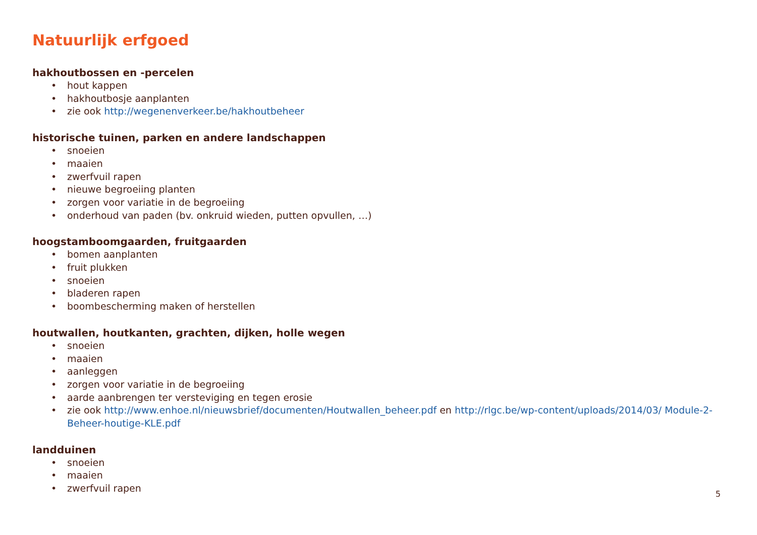Natuurlijk erfgoed
hakhoutbossen en -percelen
• hout kappen
• hakhoutbosje aanplanten
• zie ook http://wegenenverkeer.be/hakhoutbeheer
historische tuinen, parken en andere landschappen
• snoeien
• maaien
• zwerfvuil rapen
• nieuwe begroeiing planten
• zorgen voor variatie in de begroeiing
• onderhoud van paden (bv. onkruid wieden, putten opvullen, …)
hoogstamboomgaarden, fruitgaarden
• bomen aanplanten
• fruit plukken
• snoeien
• bladeren rapen
• boombescherming maken of herstellen
houtwallen, houtkanten, grachten, dijken, holle wegen
• snoeien
• maaien
• aanleggen
• zorgen voor variatie in de begroeiing
• aarde aanbrengen ter versteviging en tegen erosie
• zie ook http://www.enhoe.nl/nieuwsbrief/documenten/Houtwallen_beheer.pdf en http://rlgc.be/wp-content/uploads/2014/03/ Module-2-Beheer-houtige-KLE.pdf
landduinen
• snoeien
• maaien
• zwerfvuil rapen
5